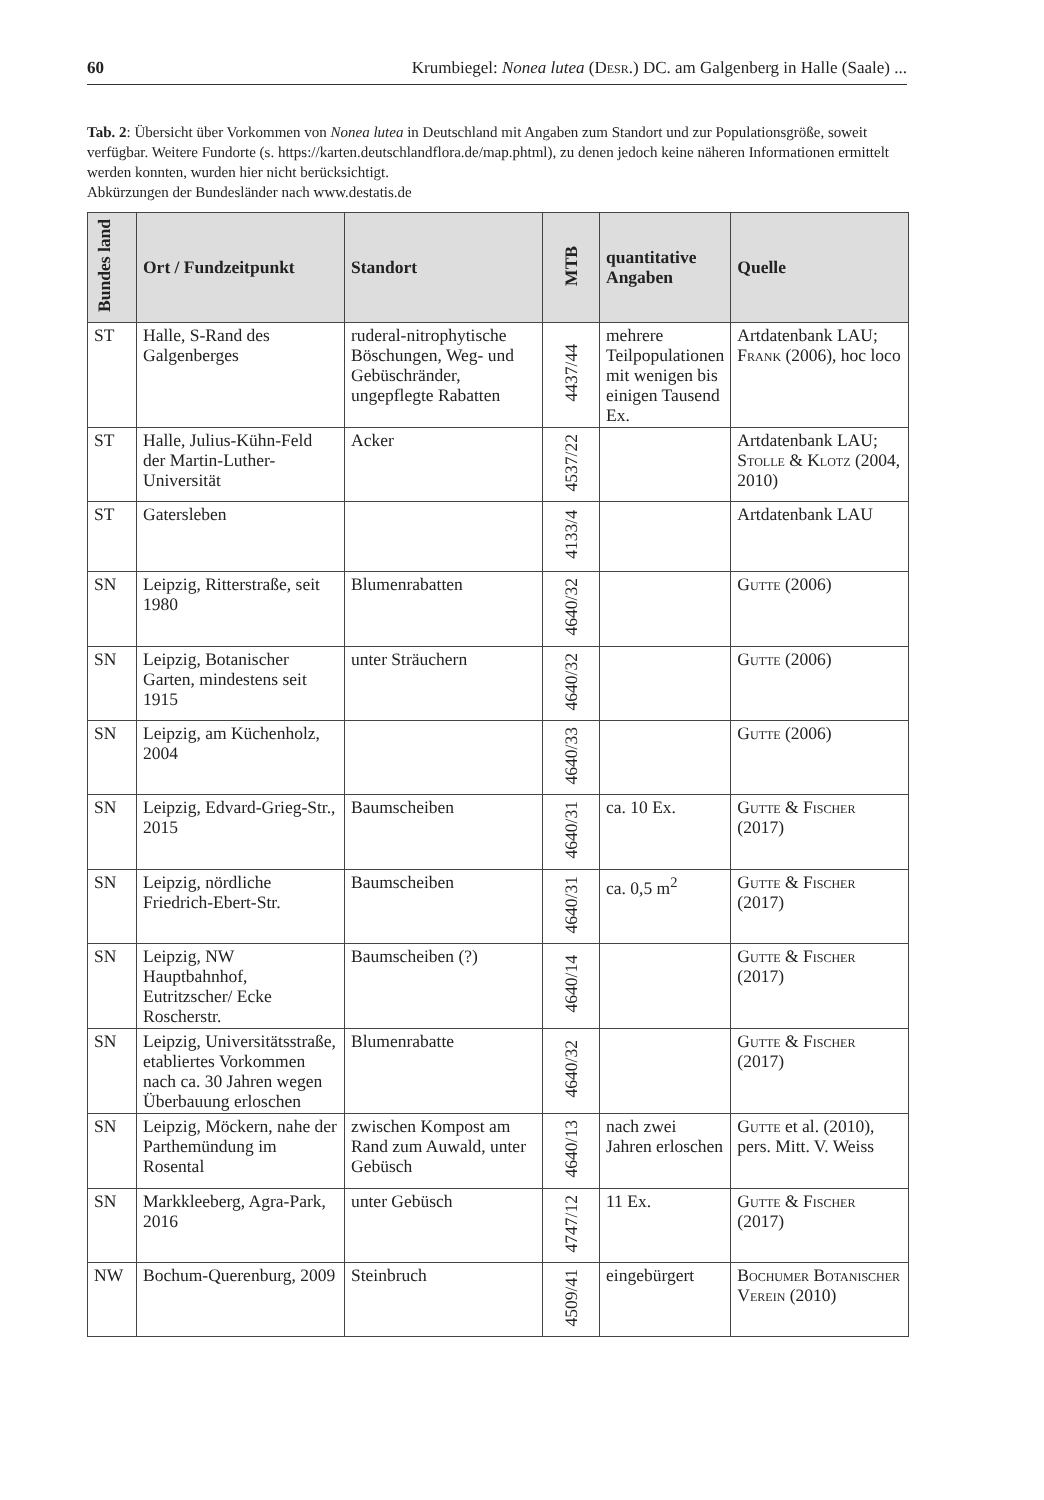60 Krumbiegel: Nonea lutea (Desr.) DC. am Galgenberg in Halle (Saale) ...
Tab. 2: Übersicht über Vorkommen von Nonea lutea in Deutschland mit Angaben zum Standort und zur Populationsgröße, soweit verfügbar. Weitere Fundorte (s. https://karten.deutschlandflora.de/map.phtml), zu denen jedoch keine näheren Informationen ermittelt werden konnten, wurden hier nicht berücksichtigt.
Abkürzungen der Bundesländer nach www.destatis.de
| Bundes land | Ort / Fundzeitpunkt | Standort | MTB | quantitative Angaben | Quelle |
| --- | --- | --- | --- | --- | --- |
| ST | Halle, S-Rand des Galgenberges | ruderal-nitrophytische Böschungen, Weg- und Gebüschränder, ungepflegte Rabatten | 4437/44 | mehrere Teilpopulationen mit wenigen bis einigen Tausend Ex. | Artdatenbank LAU; Frank (2006), hoc loco |
| ST | Halle, Julius-Kühn-Feld der Martin-Luther-Universität | Acker | 4537/22 | | Artdatenbank LAU; Stolle & Klotz (2004, 2010) |
| ST | Gatersleben | | 4133/4 | | Artdatenbank LAU |
| SN | Leipzig, Ritterstraße, seit 1980 | Blumenrabatten | 4640/32 | | Gutte (2006) |
| SN | Leipzig, Botanischer Garten, mindestens seit 1915 | unter Sträuchern | 4640/32 | | Gutte (2006) |
| SN | Leipzig, am Küchenholz, 2004 | | 4640/33 | | Gutte (2006) |
| SN | Leipzig, Edvard-Grieg-Str., 2015 | Baumscheiben | 4640/31 | ca. 10 Ex. | Gutte & Fischer (2017) |
| SN | Leipzig, nördliche Friedrich-Ebert-Str. | Baumscheiben | 4640/31 | ca. 0,5 m<sup>2</sup> | Gutte & Fischer (2017) |
| SN | Leipzig, NW Hauptbahnhof, Eutritzscher/ Ecke Roscherstr. | Baumscheiben (?) | 4640/14 | | Gutte & Fischer (2017) |
| SN | Leipzig, Universitätsstraße, etabliertes Vorkommen nach ca. 30 Jahren wegen Überbauung erloschen | Blumenrabatte | 4640/32 | | Gutte & Fischer (2017) |
| SN | Leipzig, Möckern, nahe der Parthemündung im Rosental | zwischen Kompost am Rand zum Auwald, unter Gebüsch | 4640/13 | nach zwei Jahren erloschen | Gutte et al. (2010), pers. Mitt. V. Weiss |
| SN | Markkleeberg, Agra-Park, 2016 | unter Gebüsch | 4747/12 | 11 Ex. | Gutte & Fischer (2017) |
| NW | Bochum-Querenburg, 2009 | Steinbruch | 4509/41 | eingebürgert | Bochumer Botanischer Verein (2010) |